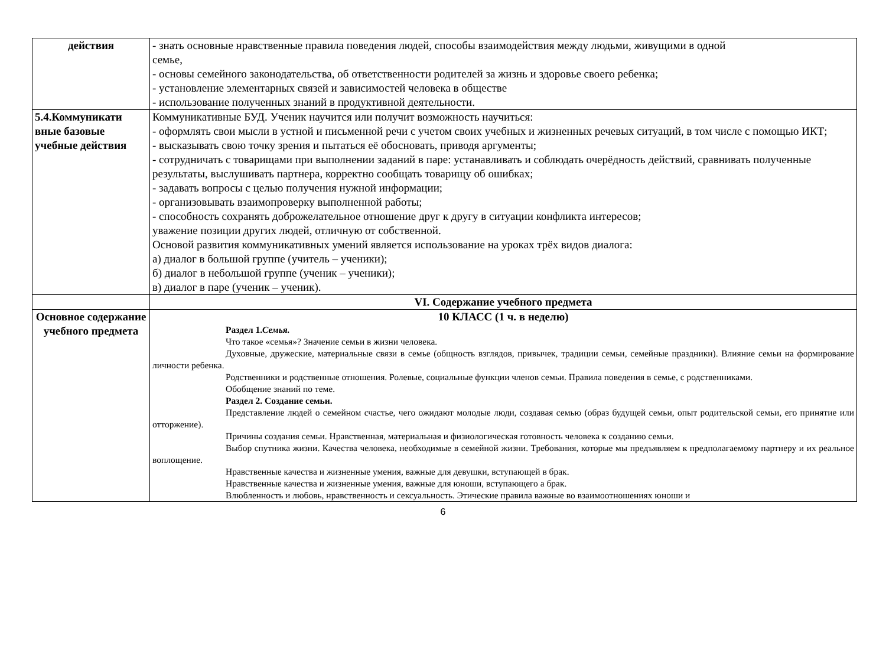| действия | - знать основные нравственные правила поведения людей, способы взаимодействия между людьми, живущими в одной семье, - основы семейного законодательства, об ответственности родителей за жизнь и здоровье своего ребенка; - установление элементарных связей и зависимостей человека в обществе - использование полученных знаний в продуктивной деятельности. |
| 5.4.Коммуникати вные базовые учебные действия | Коммуникативные БУД. Ученик научится или получит возможность научиться: - оформлять свои мысли в устной и письменной речи с учетом своих учебных и жизненных речевых ситуаций, в том числе с помощью ИКТ; - высказывать свою точку зрения и пытаться её обосновать, приводя аргументы; - сотрудничать с товарищами при выполнении заданий в паре: устанавливать и соблюдать очерёдность действий, сравнивать полученные результаты, выслушивать партнера, корректно сообщать товарищу об ошибках; - задавать вопросы с целью получения нужной информации; - организовывать взаимопроверку выполненной работы; - способность сохранять доброжелательное отношение друг к другу в ситуации конфликта интересов; уважение позиции других людей, отличную от собственной. Основой развития коммуникативных умений является использование на уроках трёх видов диалога: а) диалог в большой группе (учитель – ученики); б) диалог в небольшой группе (ученик – ученики); в) диалог в паре (ученик – ученик). |
| | VI. Содержание учебного предмета |
| Основное содержание учебного предмета | 10 КЛАСС (1 ч. в неделю) Раздел 1. Семья. Что такое «семья»? Значение семьи в жизни человека. Духовные, дружеские, материальные связи в семье (общность взглядов, привычек, традиции семьи, семейные праздники). Влияние семьи на формирование личности ребенка. Родственники и родственные отношения. Ролевые, социальные функции членов семьи. Правила поведения в семье, с родственниками. Обобщение знаний по теме. Раздел 2. Создание семьи. Представление людей о семейном счастье, чего ожидают молодые люди, создавая семью (образ будущей семьи, опыт родительской семьи, его принятие или отторжение). Причины создания семьи. Нравственная, материальная и физиологическая готовность человека к созданию семьи. Выбор спутника жизни. Качества человека, необходимые в семейной жизни. Требования, которые мы предъявляем к предполагаемому партнеру и их реальное воплощение. Нравственные качества и жизненные умения, важные для девушки, вступающей в брак. Нравственные качества и жизненные умения, важные для юноши, вступающего а брак. Влюбленность и любовь, нравственность и сексуальность. Этические правила важные во взаимоотношениях юноши и |
6